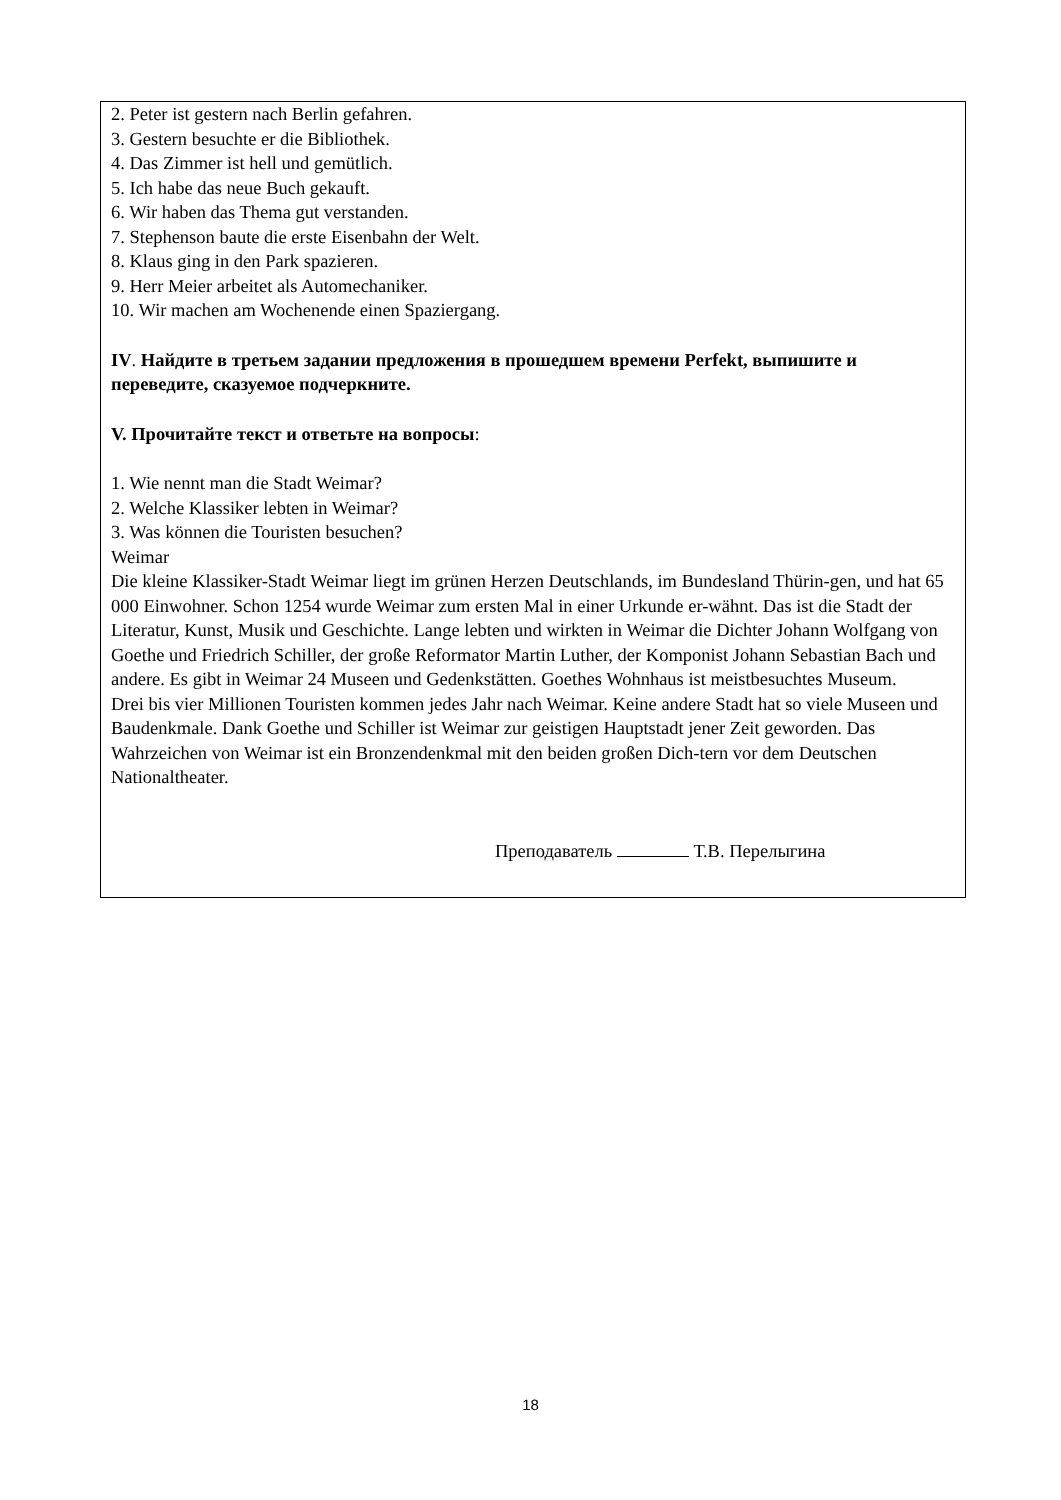2. Peter ist gestern nach Berlin gefahren.
3. Gestern besuchte er die Bibliothek.
4. Das Zimmer ist hell und gemütlich.
5. Ich habe das neue Buch gekauft.
6. Wir haben das Thema gut verstanden.
7. Stephenson baute die erste Eisenbahn der Welt.
8. Klaus ging in den Park spazieren.
9. Herr Meier arbeitet als Automechaniker.
10. Wir machen am Wochenende einen Spaziergang.
IV. Найдите в третьем задании предложения в прошедшем времени Perfekt, выпишите и переведите, сказуемое подчеркните.
V. Прочитайте текст и ответьте на вопросы:
1. Wie nennt man die Stadt Weimar?
2. Welche Klassiker lebten in Weimar?
3. Was können die Touristen besuchen?
Weimar
Die kleine Klassiker-Stadt Weimar liegt im grünen Herzen Deutschlands, im Bundesland Thürin-gen, und hat 65 000 Einwohner. Schon 1254 wurde Weimar zum ersten Mal in einer Urkunde er-wähnt. Das ist die Stadt der Literatur, Kunst, Musik und Geschichte. Lange lebten und wirkten in Weimar die Dichter Johann Wolfgang von Goethe und Friedrich Schiller, der große Reformator Martin Luther, der Komponist Johann Sebastian Bach und andere. Es gibt in Weimar 24 Museen und Gedenkstätten. Goethes Wohnhaus ist meistbesuchtes Museum.
Drei bis vier Millionen Touristen kommen jedes Jahr nach Weimar. Keine andere Stadt hat so viele Museen und Baudenkmale. Dank Goethe und Schiller ist Weimar zur geistigen Hauptstadt jener Zeit geworden. Das Wahrzeichen von Weimar ist ein Bronzendenkmal mit den beiden großen Dich-tern vor dem Deutschen Nationaltheater.
Преподаватель Т.В. Перелыгина
18